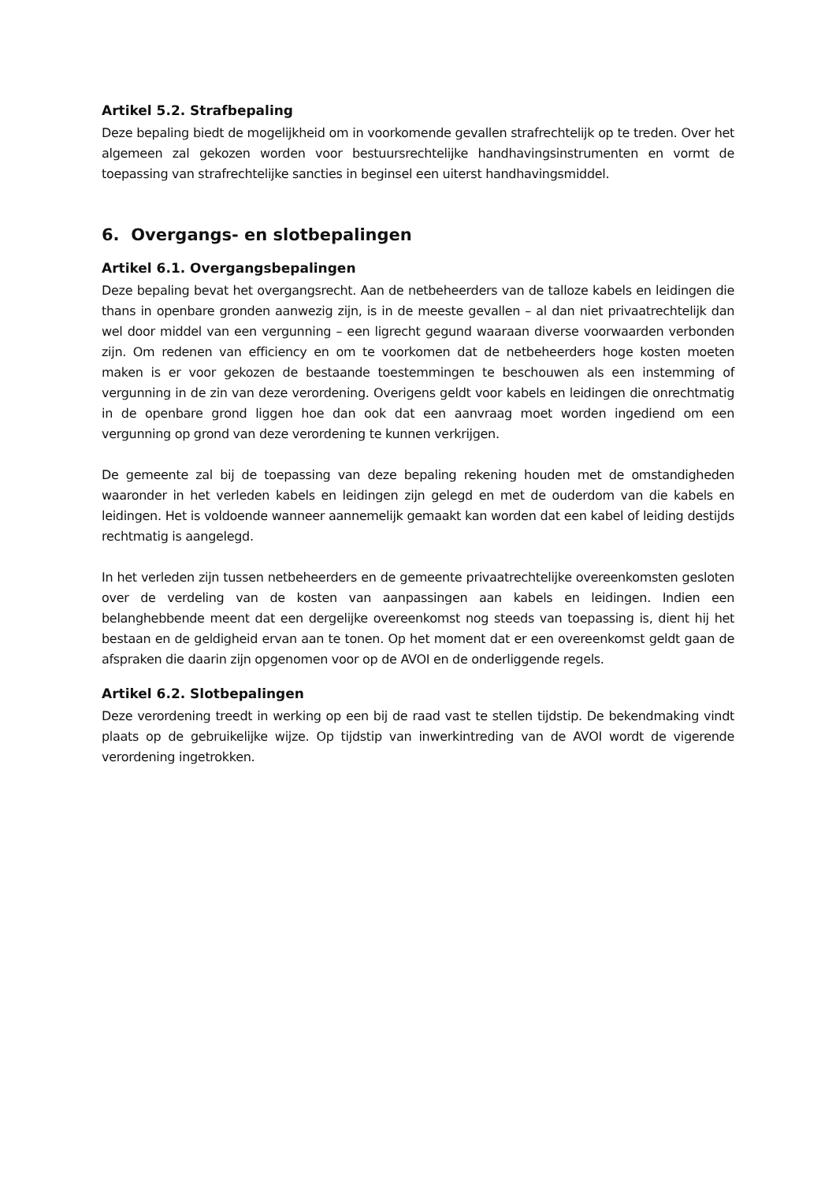Artikel 5.2. Strafbepaling
Deze bepaling biedt de mogelijkheid om in voorkomende gevallen strafrechtelijk op te treden. Over het algemeen zal gekozen worden voor bestuursrechtelijke handhavingsinstrumenten en vormt de toepassing van strafrechtelijke sancties in beginsel een uiterst handhavingsmiddel.
6. Overgangs- en slotbepalingen
Artikel 6.1. Overgangsbepalingen
Deze bepaling bevat het overgangsrecht. Aan de netbeheerders van de talloze kabels en leidingen die thans in openbare gronden aanwezig zijn, is in de meeste gevallen – al dan niet privaatrechtelijk dan wel door middel van een vergunning – een ligrecht gegund waaraan diverse voorwaarden verbonden zijn. Om redenen van efficiency en om te voorkomen dat de netbeheerders hoge kosten moeten maken is er voor gekozen de bestaande toestemmingen te beschouwen als een instemming of vergunning in de zin van deze verordening. Overigens geldt voor kabels en leidingen die onrechtmatig in de openbare grond liggen hoe dan ook dat een aanvraag moet worden ingediend om een vergunning op grond van deze verordening te kunnen verkrijgen.
De gemeente zal bij de toepassing van deze bepaling rekening houden met de omstandigheden waaronder in het verleden kabels en leidingen zijn gelegd en met de ouderdom van die kabels en leidingen. Het is voldoende wanneer aannemelijk gemaakt kan worden dat een kabel of leiding destijds rechtmatig is aangelegd.
In het verleden zijn tussen netbeheerders en de gemeente privaatrechtelijke overeenkomsten gesloten over de verdeling van de kosten van aanpassingen aan kabels en leidingen. Indien een belanghebbende meent dat een dergelijke overeenkomst nog steeds van toepassing is, dient hij het bestaan en de geldigheid ervan aan te tonen. Op het moment dat er een overeenkomst geldt gaan de afspraken die daarin zijn opgenomen voor op de AVOI en de onderliggende regels.
Artikel 6.2. Slotbepalingen
Deze verordening treedt in werking op een bij de raad vast te stellen tijdstip. De bekendmaking vindt plaats op de gebruikelijke wijze. Op tijdstip van inwerkintreding van de AVOI wordt de vigerende verordening ingetrokken.